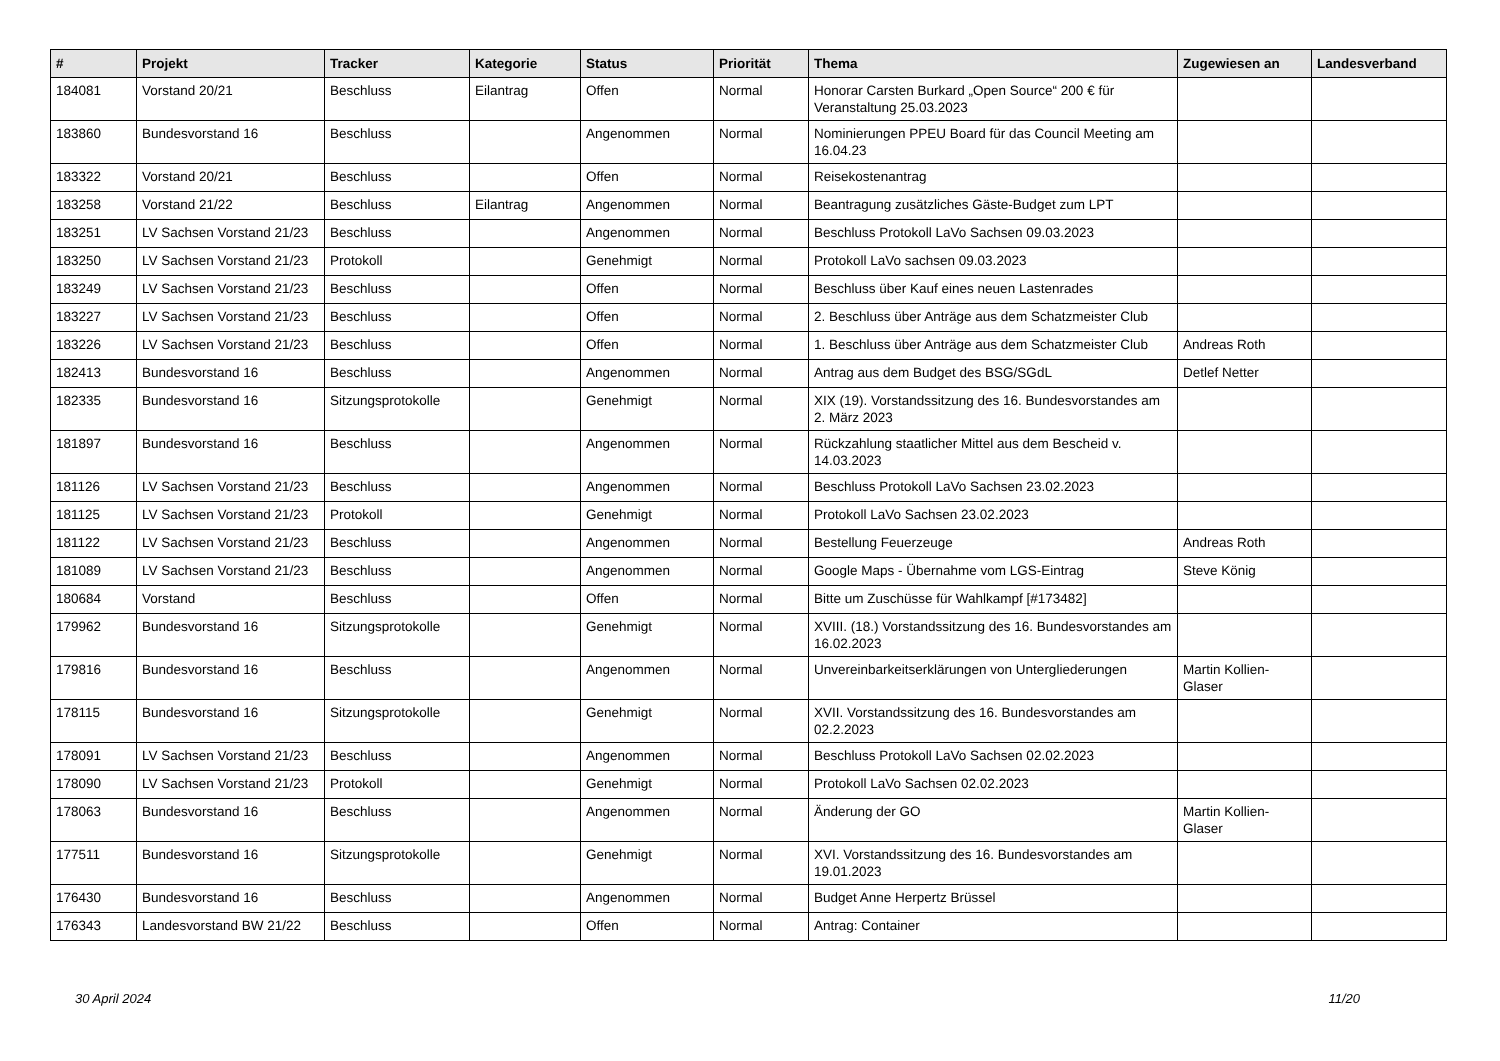| # | Projekt | Tracker | Kategorie | Status | Priorität | Thema | Zugewiesen an | Landesverband |
| --- | --- | --- | --- | --- | --- | --- | --- | --- |
| 184081 | Vorstand 20/21 | Beschluss | Eilantrag | Offen | Normal | Honorar Carsten Burkard „Open Source“ 200 € für Veranstaltung 25.03.2023 | | |
| 183860 | Bundesvorstand 16 | Beschluss | | Angenommen | Normal | Nominierungen PPEU Board für das Council Meeting am 16.04.23 | | |
| 183322 | Vorstand 20/21 | Beschluss | | Offen | Normal | Reisekostenantrag | | |
| 183258 | Vorstand 21/22 | Beschluss | Eilantrag | Angenommen | Normal | Beantragung zusätzliches Gäste-Budget zum LPT | | |
| 183251 | LV Sachsen Vorstand 21/23 | Beschluss | | Angenommen | Normal | Beschluss Protokoll LaVo Sachsen 09.03.2023 | | |
| 183250 | LV Sachsen Vorstand 21/23 | Protokoll | | Genehmigt | Normal | Protokoll LaVo sachsen 09.03.2023 | | |
| 183249 | LV Sachsen Vorstand 21/23 | Beschluss | | Offen | Normal | Beschluss über Kauf eines neuen Lastenrades | | |
| 183227 | LV Sachsen Vorstand 21/23 | Beschluss | | Offen | Normal | 2. Beschluss über Anträge aus dem Schatzmeister Club | | |
| 183226 | LV Sachsen Vorstand 21/23 | Beschluss | | Offen | Normal | 1. Beschluss über Anträge aus dem Schatzmeister Club | Andreas Roth | |
| 182413 | Bundesvorstand 16 | Beschluss | | Angenommen | Normal | Antrag aus dem Budget des BSG/SGdL | Detlef Netter | |
| 182335 | Bundesvorstand 16 | Sitzungsprotokolle | | Genehmigt | Normal | XIX (19). Vorstandssitzung des 16. Bundesvorstandes am 2. März 2023 | | |
| 181897 | Bundesvorstand 16 | Beschluss | | Angenommen | Normal | Rückzahlung staatlicher Mittel aus dem Bescheid v. 14.03.2023 | | |
| 181126 | LV Sachsen Vorstand 21/23 | Beschluss | | Angenommen | Normal | Beschluss Protokoll LaVo Sachsen 23.02.2023 | | |
| 181125 | LV Sachsen Vorstand 21/23 | Protokoll | | Genehmigt | Normal | Protokoll LaVo Sachsen 23.02.2023 | | |
| 181122 | LV Sachsen Vorstand 21/23 | Beschluss | | Angenommen | Normal | Bestellung Feuerzeuge | Andreas Roth | |
| 181089 | LV Sachsen Vorstand 21/23 | Beschluss | | Angenommen | Normal | Google Maps - Übernahme vom LGS-Eintrag | Steve König | |
| 180684 | Vorstand | Beschluss | | Offen | Normal | Bitte um Zuschüsse für Wahlkampf [#173482] | | |
| 179962 | Bundesvorstand 16 | Sitzungsprotokolle | | Genehmigt | Normal | XVIII. (18.) Vorstandssitzung des 16. Bundesvorstandes am 16.02.2023 | | |
| 179816 | Bundesvorstand 16 | Beschluss | | Angenommen | Normal | Unvereinbarkeitserklärungen von Untergliederungen | Martin Kollien-Glaser | |
| 178115 | Bundesvorstand 16 | Sitzungsprotokolle | | Genehmigt | Normal | XVII. Vorstandssitzung des 16. Bundesvorstandes am 02.2.2023 | | |
| 178091 | LV Sachsen Vorstand 21/23 | Beschluss | | Angenommen | Normal | Beschluss Protokoll LaVo Sachsen 02.02.2023 | | |
| 178090 | LV Sachsen Vorstand 21/23 | Protokoll | | Genehmigt | Normal | Protokoll LaVo Sachsen 02.02.2023 | | |
| 178063 | Bundesvorstand 16 | Beschluss | | Angenommen | Normal | Änderung der GO | Martin Kollien-Glaser | |
| 177511 | Bundesvorstand 16 | Sitzungsprotokolle | | Genehmigt | Normal | XVI. Vorstandssitzung des 16. Bundesvorstandes am 19.01.2023 | | |
| 176430 | Bundesvorstand 16 | Beschluss | | Angenommen | Normal | Budget Anne Herpertz Brüssel | | |
| 176343 | Landesvorstand BW 21/22 | Beschluss | | Offen | Normal | Antrag: Container | | |
30 April 2024 11/20